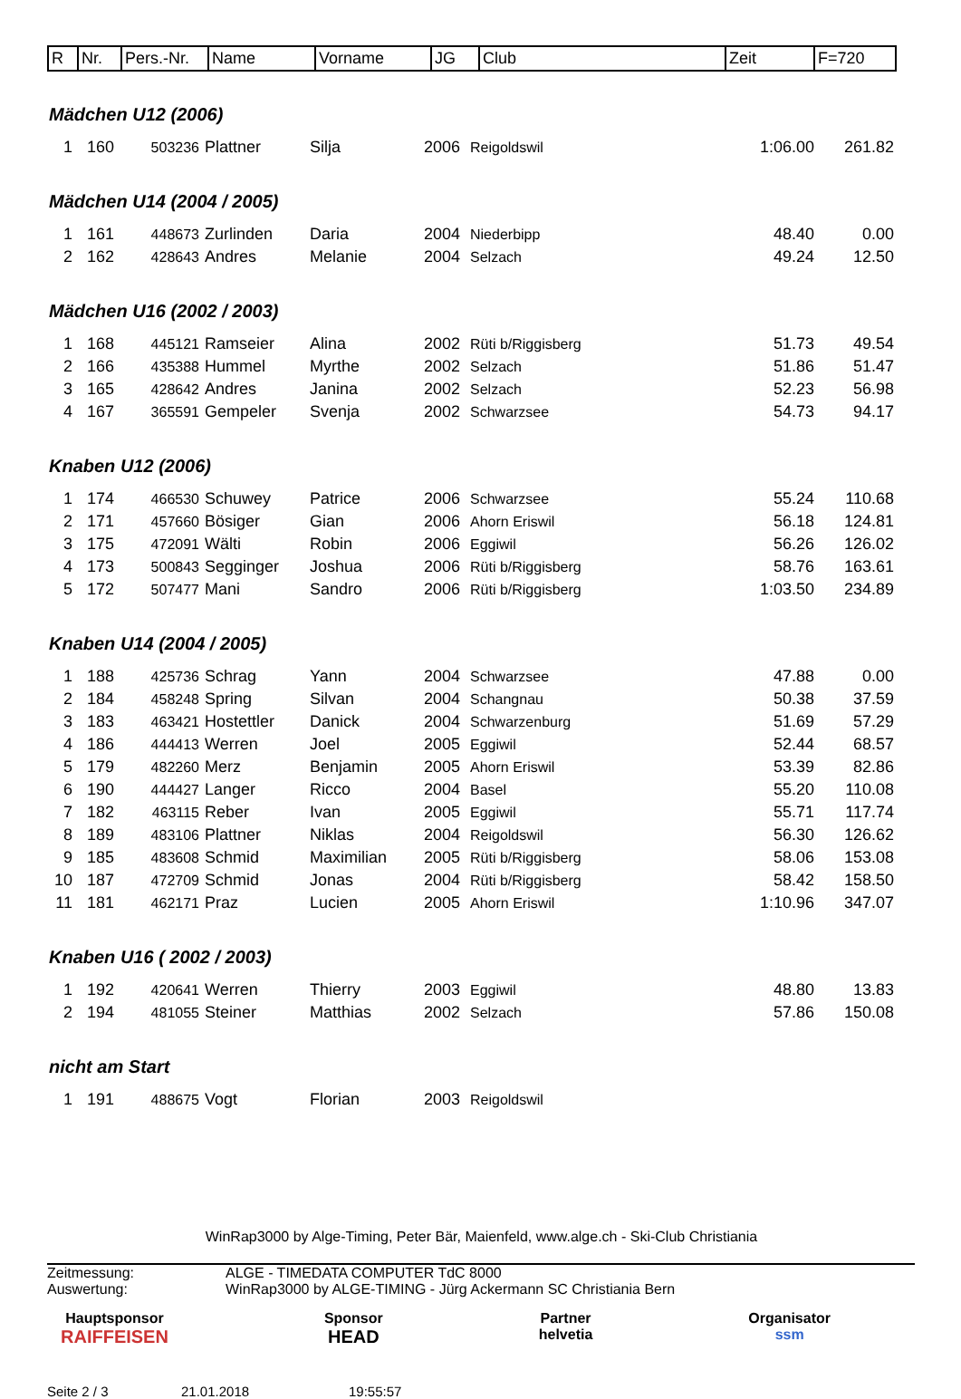| R | Nr. | Pers.-Nr. | Name | Vorname | JG | Club | Zeit | F=720 |
| --- | --- | --- | --- | --- | --- | --- | --- | --- |
Mädchen U12 (2006)
| 1 | 160 | 503236 | Plattner | Silja | 2006 | Reigoldswil | 1:06.00 | 261.82 |
Mädchen U14 (2004 / 2005)
| 1 | 161 | 448673 | Zurlinden | Daria | 2004 | Niederbipp | 48.40 | 0.00 |
| 2 | 162 | 428643 | Andres | Melanie | 2004 | Selzach | 49.24 | 12.50 |
Mädchen U16 (2002 / 2003)
| 1 | 168 | 445121 | Ramseier | Alina | 2002 | Rüti b/Riggisberg | 51.73 | 49.54 |
| 2 | 166 | 435388 | Hummel | Myrthe | 2002 | Selzach | 51.86 | 51.47 |
| 3 | 165 | 428642 | Andres | Janina | 2002 | Selzach | 52.23 | 56.98 |
| 4 | 167 | 365591 | Gempeler | Svenja | 2002 | Schwarzsee | 54.73 | 94.17 |
Knaben U12 (2006)
| 1 | 174 | 466530 | Schuwey | Patrice | 2006 | Schwarzsee | 55.24 | 110.68 |
| 2 | 171 | 457660 | Bösiger | Gian | 2006 | Ahorn Eriswil | 56.18 | 124.81 |
| 3 | 175 | 472091 | Wälti | Robin | 2006 | Eggiwil | 56.26 | 126.02 |
| 4 | 173 | 500843 | Segginger | Joshua | 2006 | Rüti b/Riggisberg | 58.76 | 163.61 |
| 5 | 172 | 507477 | Mani | Sandro | 2006 | Rüti b/Riggisberg | 1:03.50 | 234.89 |
Knaben U14 (2004 / 2005)
| 1 | 188 | 425736 | Schrag | Yann | 2004 | Schwarzsee | 47.88 | 0.00 |
| 2 | 184 | 458248 | Spring | Silvan | 2004 | Schangnau | 50.38 | 37.59 |
| 3 | 183 | 463421 | Hostettler | Danick | 2004 | Schwarzenburg | 51.69 | 57.29 |
| 4 | 186 | 444413 | Werren | Joel | 2005 | Eggiwil | 52.44 | 68.57 |
| 5 | 179 | 482260 | Merz | Benjamin | 2005 | Ahorn Eriswil | 53.39 | 82.86 |
| 6 | 190 | 444427 | Langer | Ricco | 2004 | Basel | 55.20 | 110.08 |
| 7 | 182 | 463115 | Reber | Ivan | 2005 | Eggiwil | 55.71 | 117.74 |
| 8 | 189 | 483106 | Plattner | Niklas | 2004 | Reigoldswil | 56.30 | 126.62 |
| 9 | 185 | 483608 | Schmid | Maximilian | 2005 | Rüti b/Riggisberg | 58.06 | 153.08 |
| 10 | 187 | 472709 | Schmid | Jonas | 2004 | Rüti b/Riggisberg | 58.42 | 158.50 |
| 11 | 181 | 462171 | Praz | Lucien | 2005 | Ahorn Eriswil | 1:10.96 | 347.07 |
Knaben U16 ( 2002 / 2003)
| 1 | 192 | 420641 | Werren | Thierry | 2003 | Eggiwil | 48.80 | 13.83 |
| 2 | 194 | 481055 | Steiner | Matthias | 2002 | Selzach | 57.86 | 150.08 |
nicht am Start
| 1 | 191 | 488675 | Vogt | Florian | 2003 | Reigoldswil | | |
WinRap3000 by Alge-Timing, Peter Bär, Maienfeld, www.alge.ch - Ski-Club Christiania
Zeitmessung: ALGE - TIMEDATA COMPUTER TdC 8000
Auswertung: WinRap3000 by ALGE-TIMING - Jürg Ackermann SC Christiania Bern
Hauptsponsor
RAIFFEISEN
Sponsor
HEAD
Partner
helvetia
Organisator
ssm
Seite 2 / 3 21.01.2018 19:55:57